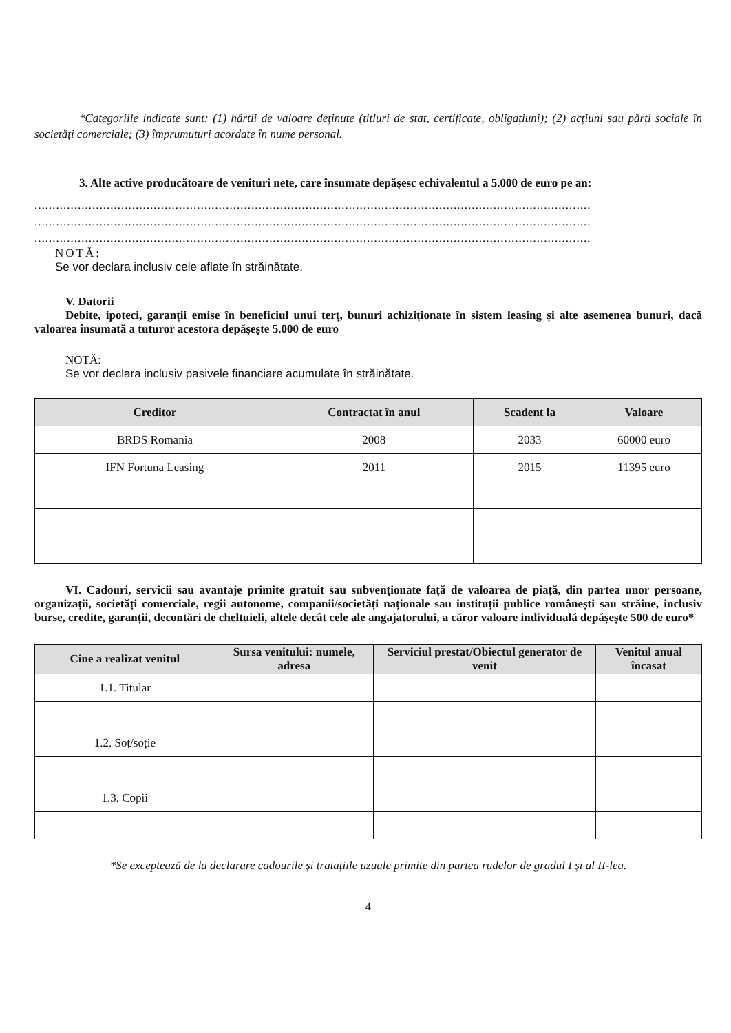*Categoriile indicate sunt: (1) hârtii de valoare deținute (titluri de stat, certificate, obligațiuni); (2) acțiuni sau părți sociale în societăți comerciale; (3) împrumuturi acordate în nume personal.
3. Alte active producătoare de venituri nete, care însumate depășesc echivalentul a 5.000 de euro pe an:
..........................................................................................................................................................
..........................................................................................................................................................
..........................................................................................................................................................
NOTĂ:
Se vor declara inclusiv cele aflate în străinătate.
V. Datorii
Debite, ipoteci, garanții emise în beneficiul unui terț, bunuri achiziționate în sistem leasing și alte asemenea bunuri, dacă valoarea însumată a tuturor acestora depășește 5.000 de euro
NOTĂ:
Se vor declara inclusiv pasivele financiare acumulate în străinătate.
| Creditor | Contractat în anul | Scadent la | Valoare |
| --- | --- | --- | --- |
| BRDS Romania | 2008 | 2033 | 60000 euro |
| IFN Fortuna Leasing | 2011 | 2015 | 11395 euro |
VI. Cadouri, servicii sau avantaje primite gratuit sau subvenționate față de valoarea de piață, din partea unor persoane, organizații, societăți comerciale, regii autonome, companii/societăți naționale sau instituții publice românești sau străine, inclusiv burse, credite, garanții, decontări de cheltuieli, altele decât cele ale angajatorului, a căror valoare individuală depășește 500 de euro*
| Cine a realizat venitul | Sursa venitului: numele, adresa | Serviciul prestat/Obiectul generator de venit | Venitul anual încasat |
| --- | --- | --- | --- |
| 1.1. Titular | | | |
| 1.2. Soț/soție | | | |
| 1.3. Copii | | | |
*Se exceptează de la declarare cadourile și tratațiile uzuale primite din partea rudelor de gradul I și al II-lea.
4